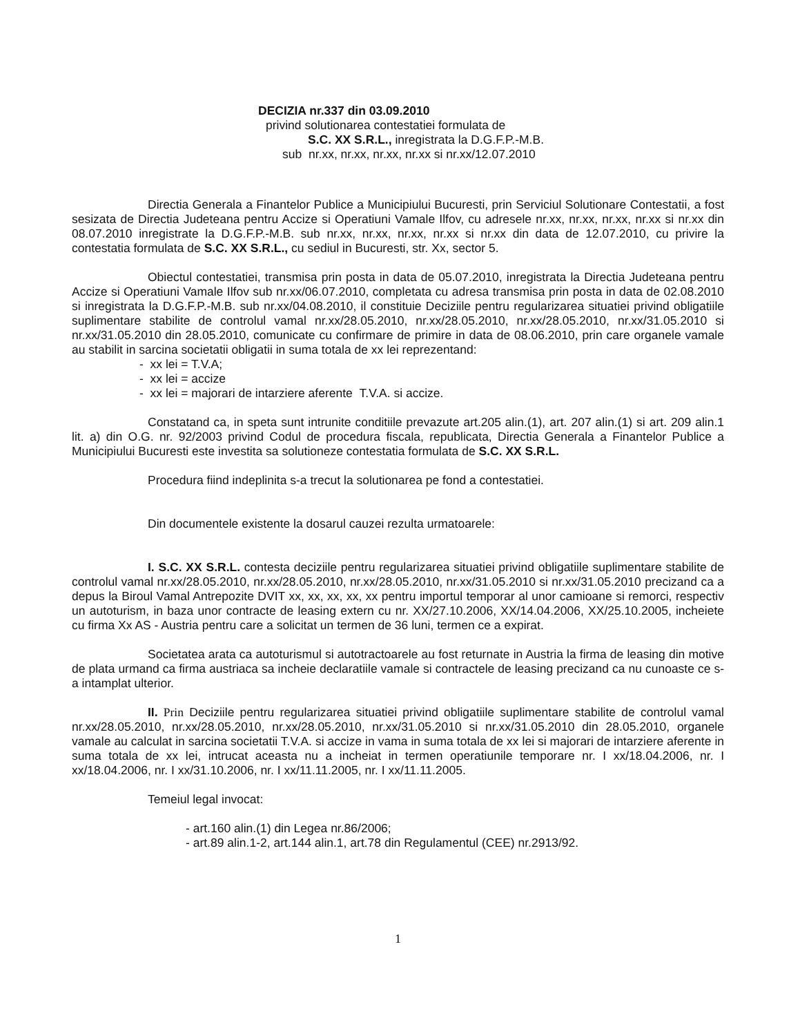DECIZIA nr.337 din 03.09.2010
privind solutionarea contestatiei formulata de
S.C. XX S.R.L., inregistrata la D.G.F.P.-M.B.
sub nr.xx, nr.xx, nr.xx, nr.xx si nr.xx/12.07.2010
Directia Generala a Finantelor Publice a Municipiului Bucuresti, prin Serviciul Solutionare Contestatii, a fost sesizata de Directia Judeteana pentru Accize si Operatiuni Vamale Ilfov, cu adresele nr.xx, nr.xx, nr.xx, nr.xx si nr.xx din 08.07.2010 inregistrate la D.G.F.P.-M.B. sub nr.xx, nr.xx, nr.xx, nr.xx si nr.xx din data de 12.07.2010, cu privire la contestatia formulata de S.C. XX S.R.L., cu sediul in Bucuresti, str. Xx, sector 5.
Obiectul contestatiei, transmisa prin posta in data de 05.07.2010, inregistrata la Directia Judeteana pentru Accize si Operatiuni Vamale Ilfov sub nr.xx/06.07.2010, completata cu adresa transmisa prin posta in data de 02.08.2010 si inregistrata la D.G.F.P.-M.B. sub nr.xx/04.08.2010, il constituie Deciziile pentru regularizarea situatiei privind obligatiile suplimentare stabilite de controlul vamal nr.xx/28.05.2010, nr.xx/28.05.2010, nr.xx/28.05.2010, nr.xx/31.05.2010 si nr.xx/31.05.2010 din 28.05.2010, comunicate cu confirmare de primire in data de 08.06.2010, prin care organele vamale au stabilit in sarcina societatii obligatii in suma totala de xx lei reprezentand:
- xx lei = T.V.A;
- xx lei = accize
- xx lei = majorari de intarziere aferente T.V.A. si accize.
Constatand ca, in speta sunt intrunite conditiile prevazute art.205 alin.(1), art. 207 alin.(1) si art. 209 alin.1 lit. a) din O.G. nr. 92/2003 privind Codul de procedura fiscala, republicata, Directia Generala a Finantelor Publice a Municipiului Bucuresti este investita sa solutioneze contestatia formulata de S.C. XX S.R.L.
Procedura fiind indeplinita s-a trecut la solutionarea pe fond a contestatiei.
Din documentele existente la dosarul cauzei rezulta urmatoarele:
I. S.C. XX S.R.L. contesta deciziile pentru regularizarea situatiei privind obligatiile suplimentare stabilite de controlul vamal nr.xx/28.05.2010, nr.xx/28.05.2010, nr.xx/28.05.2010, nr.xx/31.05.2010 si nr.xx/31.05.2010 precizand ca a depus la Biroul Vamal Antrepozite DVIT xx, xx, xx, xx, xx pentru importul temporar al unor camioane si remorci, respectiv un autoturism, in baza unor contracte de leasing extern cu nr. XX/27.10.2006, XX/14.04.2006, XX/25.10.2005, incheiete cu firma Xx AS - Austria pentru care a solicitat un termen de 36 luni, termen ce a expirat.
Societatea arata ca autoturismul si autotractoarele au fost returnate in Austria la firma de leasing din motive de plata urmand ca firma austriaca sa incheie declaratiile vamale si contractele de leasing precizand ca nu cunoaste ce s-a intamplat ulterior.
II. Prin Deciziile pentru regularizarea situatiei privind obligatiile suplimentare stabilite de controlul vamal nr.xx/28.05.2010, nr.xx/28.05.2010, nr.xx/28.05.2010, nr.xx/31.05.2010 si nr.xx/31.05.2010 din 28.05.2010, organele vamale au calculat in sarcina societatii T.V.A. si accize in vama in suma totala de xx lei si majorari de intarziere aferente in suma totala de xx lei, intrucat aceasta nu a incheiat in termen operatiunile temporare nr. I xx/18.04.2006, nr. I xx/18.04.2006, nr. I xx/31.10.2006, nr. I xx/11.11.2005, nr. I xx/11.11.2005.
Temeiul legal invocat:
- art.160 alin.(1) din Legea nr.86/2006;
- art.89 alin.1-2, art.144 alin.1, art.78 din Regulamentul (CEE) nr.2913/92.
1